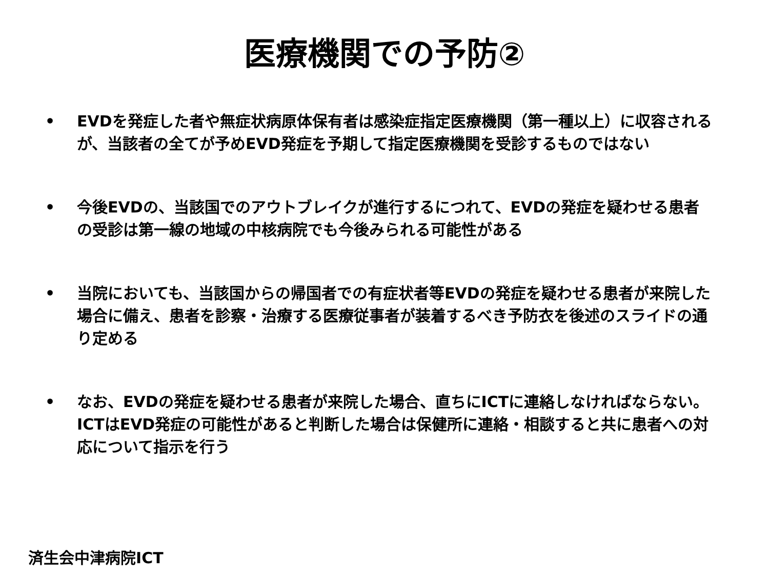医療機関での予防②
• EVDを発症した者や無症状病原体保有者は感染症指定医療機関（第一種以上）に収容されるが、当該者の全てが予めEVD発症を予期して指定医療機関を受診するものではない
• 今後EVDの、当該国でのアウトブレイクが進行するにつれて、EVDの発症を疑わせる患者の受診は第一線の地域の中核病院でも今後みられる可能性がある
• 当院においても、当該国からの帰国者での有症状者等EVDの発症を疑わせる患者が来院した場合に備え、患者を診察・治療する医療従事者が装着するべき予防衣を後述のスライドの通り定める
• なお、EVDの発症を疑わせる患者が来院した場合、直ちにICTに連絡しなければならない。ICTはEVD発症の可能性があると判断した場合は保健所に連絡・相談すると共に患者への対応について指示を行う
済生会中津病院ICT